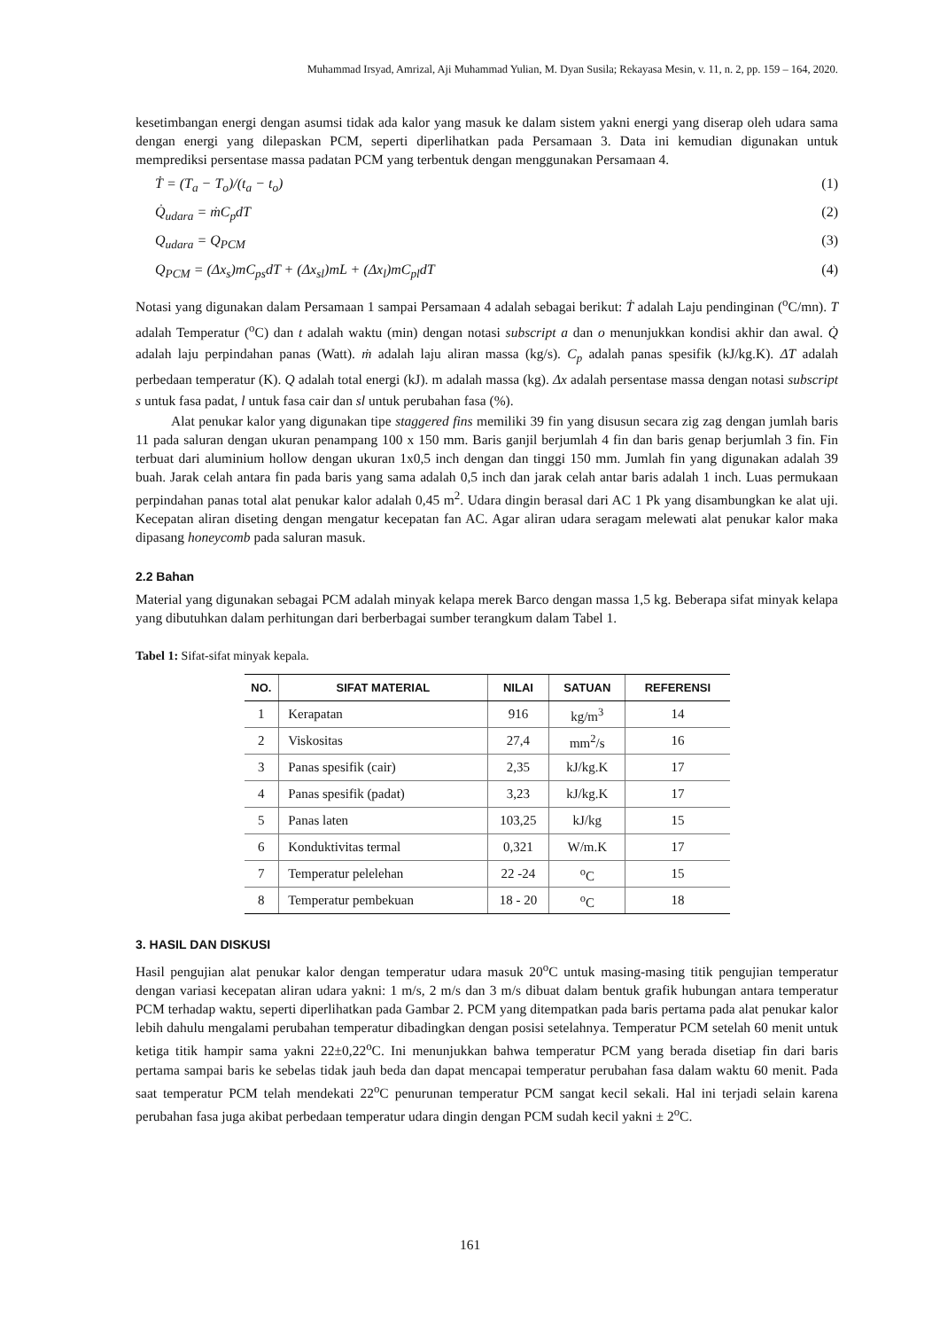Muhammad Irsyad, Amrizal, Aji Muhammad Yulian, M. Dyan Susila; Rekayasa Mesin, v. 11, n. 2, pp. 159 – 164, 2020.
kesetimbangan energi dengan asumsi tidak ada kalor yang masuk ke dalam sistem yakni energi yang diserap oleh udara sama dengan energi yang dilepaskan PCM, seperti diperlihatkan pada Persamaan 3. Data ini kemudian digunakan untuk memprediksi persentase massa padatan PCM yang terbentuk dengan menggunakan Persamaan 4.
Ṫ = (T<sub>a</sub> − T<sub>o</sub>)/(t<sub>a</sub> − t<sub>o</sub>) (1)
Q̇<sub>udara</sub> = ṁC<sub>p</sub>dT (2)
Q<sub>udara</sub> = Q<sub>PCM</sub> (3)
Q<sub>PCM</sub> = (Δx<sub>s</sub>)mC<sub>ps</sub>dT + (Δx<sub>sl</sub>)mL + (Δx<sub>l</sub>)mC<sub>pl</sub>dT (4)
Notasi yang digunakan dalam Persamaan 1 sampai Persamaan 4 adalah sebagai berikut: Ṫ adalah Laju pendinginan (<sup>o</sup>C/mn). T adalah Temperatur (<sup>o</sup>C) dan t adalah waktu (min) dengan notasi subscript a dan o menunjukkan kondisi akhir dan awal. Q̇ adalah laju perpindahan panas (Watt). ṁ adalah laju aliran massa (kg/s). C<sub>p</sub> adalah panas spesifik (kJ/kg.K). ΔT adalah perbedaan temperatur (K). Q adalah total energi (kJ). m adalah massa (kg). Δx adalah persentase massa dengan notasi subscript s untuk fasa padat, l untuk fasa cair dan sl untuk perubahan fasa (%).
Alat penukar kalor yang digunakan tipe staggered fins memiliki 39 fin yang disusun secara zig zag dengan jumlah baris 11 pada saluran dengan ukuran penampang 100 x 150 mm. Baris ganjil berjumlah 4 fin dan baris genap berjumlah 3 fin. Fin terbuat dari aluminium hollow dengan ukuran 1x0,5 inch dengan dan tinggi 150 mm. Jumlah fin yang digunakan adalah 39 buah. Jarak celah antara fin pada baris yang sama adalah 0,5 inch dan jarak celah antar baris adalah 1 inch. Luas permukaan perpindahan panas total alat penukar kalor adalah 0,45 m<sup>2</sup>. Udara dingin berasal dari AC 1 Pk yang disambungkan ke alat uji. Kecepatan aliran diseting dengan mengatur kecepatan fan AC. Agar aliran udara seragam melewati alat penukar kalor maka dipasang honeycomb pada saluran masuk.
2.2 Bahan
Material yang digunakan sebagai PCM adalah minyak kelapa merek Barco dengan massa 1,5 kg. Beberapa sifat minyak kelapa yang dibutuhkan dalam perhitungan dari berberbagai sumber terangkum dalam Tabel 1.
Tabel 1: Sifat-sifat minyak kepala.
| NO. | SIFAT MATERIAL | NILAI | SATUAN | REFERENSI |
| --- | --- | --- | --- | --- |
| 1 | Kerapatan | 916 | kg/m<sup>3</sup> | 14 |
| 2 | Viskositas | 27,4 | mm<sup>2</sup>/s | 16 |
| 3 | Panas spesifik (cair) | 2,35 | kJ/kg.K | 17 |
| 4 | Panas spesifik (padat) | 3,23 | kJ/kg.K | 17 |
| 5 | Panas laten | 103,25 | kJ/kg | 15 |
| 6 | Konduktivitas termal | 0,321 | W/m.K | 17 |
| 7 | Temperatur pelelehan | 22 -24 | <sup>o</sup> C | 15 |
| 8 | Temperatur pembekuan | 18 - 20 | <sup>o</sup> C | 18 |
3. HASIL DAN DISKUSI
Hasil pengujian alat penukar kalor dengan temperatur udara masuk 20<sup>o</sup>C untuk masing-masing titik pengujian temperatur dengan variasi kecepatan aliran udara yakni: 1 m/s, 2 m/s dan 3 m/s dibuat dalam bentuk grafik hubungan antara temperatur PCM terhadap waktu, seperti diperlihatkan pada Gambar 2. PCM yang ditempatkan pada baris pertama pada alat penukar kalor lebih dahulu mengalami perubahan temperatur dibadingkan dengan posisi setelahnya. Temperatur PCM setelah 60 menit untuk ketiga titik hampir sama yakni 22±0,22<sup>o</sup>C. Ini menunjukkan bahwa temperatur PCM yang berada disetiap fin dari baris pertama sampai baris ke sebelas tidak jauh beda dan dapat mencapai temperatur perubahan fasa dalam waktu 60 menit. Pada saat temperatur PCM telah mendekati 22<sup>o</sup>C penurunan temperatur PCM sangat kecil sekali. Hal ini terjadi selain karena perubahan fasa juga akibat perbedaan temperatur udara dingin dengan PCM sudah kecil yakni ± 2<sup>o</sup>C.
161